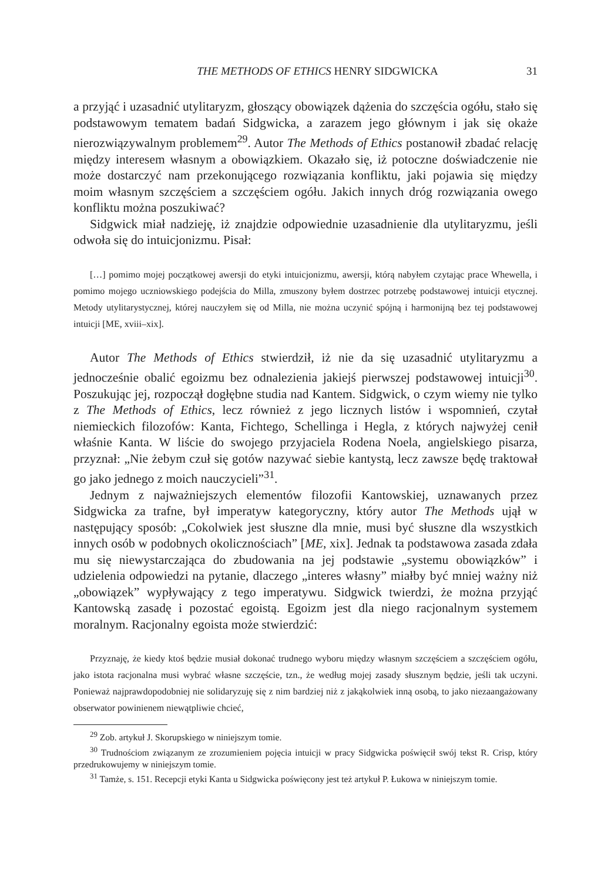THE METHODS OF ETHICS HENRY SIDGWICKA 31
a przyjąć i uzasadnić utylitaryzm, głoszący obowiązek dążenia do szczęścia ogółu, stało się podstawowym tematem badań Sidgwicka, a zarazem jego głównym i jak się okaże nierozwiązywalnym problemem<sup>29</sup>. Autor The Methods of Ethics postanowił zbadać relację między interesem własnym a obowiązkiem. Okazało się, iż potoczne doświadczenie nie może dostarczyć nam przekonującego rozwiązania konfliktu, jaki pojawia się między moim własnym szczęściem a szczęściem ogółu. Jakich innych dróg rozwiązania owego konfliktu można poszukiwać?
Sidgwick miał nadzieję, iż znajdzie odpowiednie uzasadnienie dla utylitaryzmu, jeśli odwoła się do intuicjonizmu. Pisał:
[…] pomimo mojej początkowej awersji do etyki intuicjonizmu, awersji, którą nabyłem czytając prace Whewella, i pomimo mojego uczniowskiego podejścia do Milla, zmuszony byłem dostrzec potrzebę podstawowej intuicji etycznej. Metody utylitarystycznej, której nauczyłem się od Milla, nie można uczynić spójną i harmonijną bez tej podstawowej intuicji [ME, xviii–xix].
Autor The Methods of Ethics stwierdził, iż nie da się uzasadnić utylitaryzmu a jednocześnie obalić egoizmu bez odnalezienia jakiejś pierwszej podstawowej intuicji<sup>30</sup>. Poszukując jej, rozpoczął dogłębne studia nad Kantem. Sidgwick, o czym wiemy nie tylko z The Methods of Ethics, lecz również z jego licznych listów i wspomnień, czytał niemieckich filozofów: Kanta, Fichtego, Schellinga i Hegla, z których najwyżej cenił właśnie Kanta. W liście do swojego przyjaciela Rodena Noela, angielskiego pisarza, przyznał: „Nie żebym czuł się gotów nazywać siebie kantystą, lecz zawsze będę traktował go jako jednego z moich nauczycieli”<sup>31</sup>.
Jednym z najważniejszych elementów filozofii Kantowskiej, uznawanych przez Sidgwicka za trafne, był imperatyw kategoryczny, który autor The Methods ujął w następujący sposób: „Cokolwiek jest słuszne dla mnie, musi być słuszne dla wszystkich innych osób w podobnych okolicznościach” [ME, xix]. Jednak ta podstawowa zasada zdała mu się niewystarczająca do zbudowania na jej podstawie „systemu obowiązków” i udzielenia odpowiedzi na pytanie, dlaczego „interes własny” miałby być mniej ważny niż „obowiązek” wypływający z tego imperatywu. Sidgwick twierdzi, że można przyjąć Kantowską zasadę i pozostać egoistą. Egoizm jest dla niego racjonalnym systemem moralnym. Racjonalny egoista może stwierdzić:
Przyznaję, że kiedy ktoś będzie musiał dokonać trudnego wyboru między własnym szczęściem a szczęściem ogółu, jako istota racjonalna musi wybrać własne szczęście, tzn., że według mojej zasady słusznym będzie, jeśli tak uczyni. Ponieważ najprawdopodobniej nie solidaryzuję się z nim bardziej niż z jakąkolwiek inną osobą, to jako niezaangażowany obserwator powinienem niewątpliwie chcieć,
<sup>29</sup> Zob. artykuł J. Skorupskiego w niniejszym tomie.
<sup>30</sup> Trudnościom związanym ze zrozumieniem pojęcia intuicji w pracy Sidgwicka poświęcił swój tekst R. Crisp, który przedrukowujemy w niniejszym tomie.
<sup>31</sup> Tamże, s. 151. Recepcji etyki Kanta u Sidgwicka poświęcony jest też artykuł P. Łukowa w niniejszym tomie.